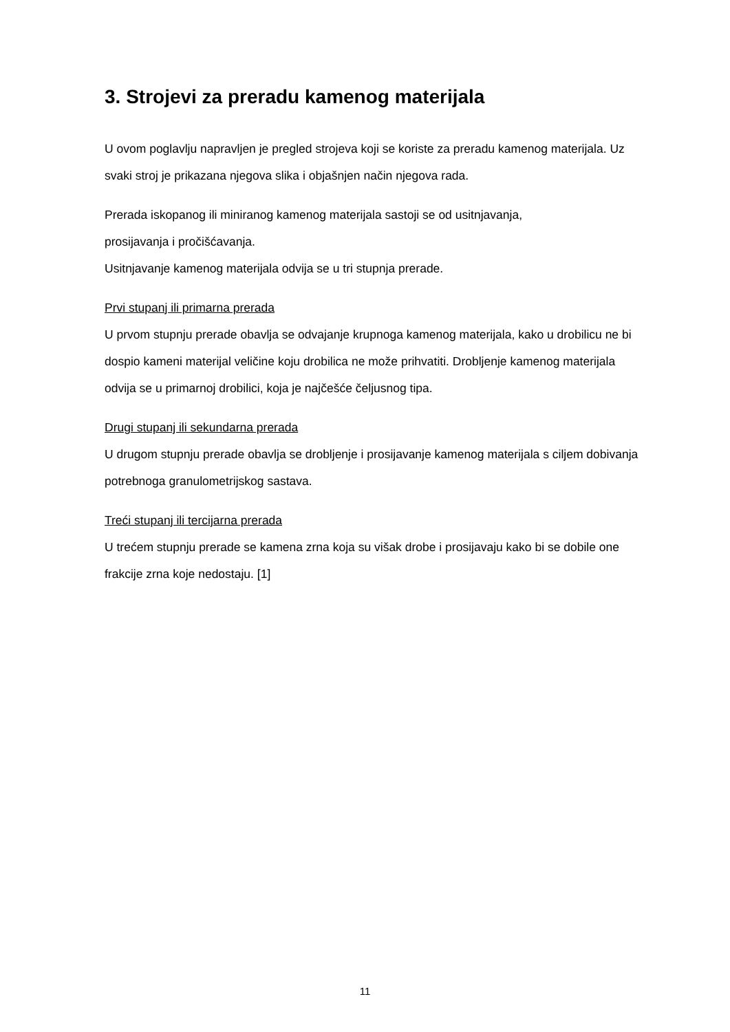3. Strojevi za preradu kamenog materijala
U ovom poglavlju napravljen je pregled strojeva koji se koriste za preradu kamenog materijala. Uz svaki stroj je prikazana njegova slika i objašnjen način njegova rada.
Prerada iskopanog ili miniranog kamenog materijala sastoji se od usitnjavanja,
prosijavanja i pročišćavanja.
Usitnjavanje kamenog materijala odvija se u tri stupnja prerade.
Prvi stupanj ili primarna prerada
U prvom stupnju prerade obavlja se odvajanje krupnoga kamenog materijala, kako u drobilicu ne bi dospio kameni materijal veličine koju drobilica ne može prihvatiti. Drobljenje kamenog materijala odvija se u primarnoj drobilici, koja je najčešće čeljusnog tipa.
Drugi stupanj ili sekundarna prerada
U drugom stupnju prerade obavlja se drobljenje i prosijavanje kamenog materijala s ciljem dobivanja potrebnoga granulometrijskog sastava.
Treći stupanj ili tercijarna prerada
U trećem stupnju prerade se kamena zrna koja su višak drobe i prosijavaju kako bi se dobile one frakcije zrna koje nedostaju. [1]
11